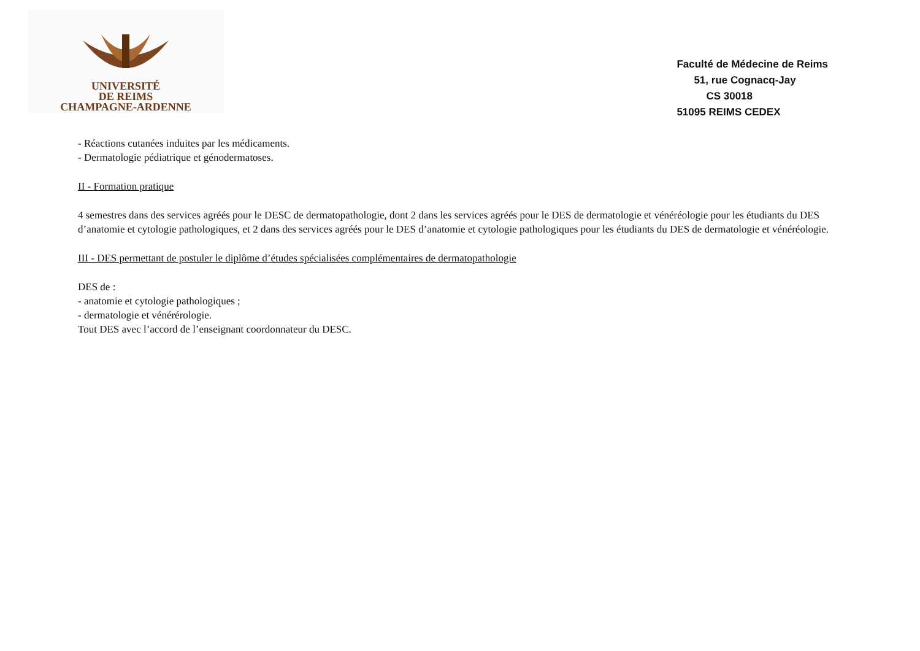UNIVERSITÉ
DE REIMS
CHAMPAGNE-ARDENNE
Faculté de Médecine de Reims
51, rue Cognacq-Jay
CS 30018
51095 REIMS CEDEX
- Réactions cutanées induites par les médicaments.
- Dermatologie pédiatrique et génodermatoses.
II - Formation pratique
4 semestres dans des services agréés pour le DESC de dermatopathologie, dont 2 dans les services agréés pour le DES de dermatologie et vénéréologie pour les étudiants du DES d’anatomie et cytologie pathologiques, et 2 dans des services agréés pour le DES d’anatomie et cytologie pathologiques pour les étudiants du DES de dermatologie et vénéréologie.
III - DES permettant de postuler le diplôme d’études spécialisées complémentaires de dermatopathologie
DES de :
- anatomie et cytologie pathologiques ;
- dermatologie et vénérérologie.
Tout DES avec l’accord de l’enseignant coordonnateur du DESC.